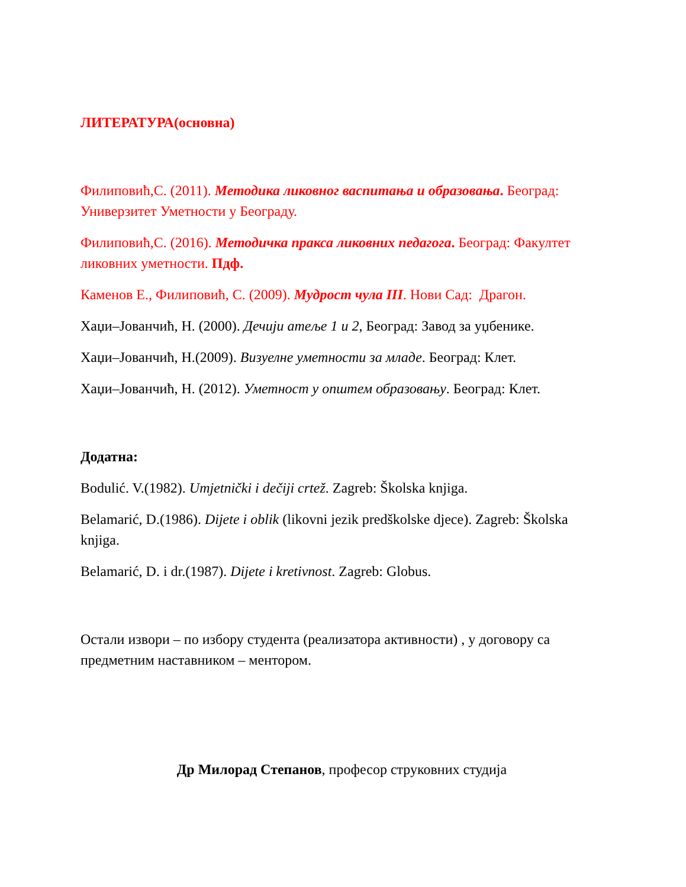ЛИТЕРАТУРА(основна)
Филиповић,С. (2011). Методика ликовног васпитања и образовања. Београд: Универзитет Уметности у Београду.
Филиповић,С. (2016). Методичка пракса ликовних педагога. Београд: Факултет ликовних уметности. Пдф.
Каменов Е., Филиповић, С. (2009). Мудрост чула III. Нови Сад: Драгон.
Хаџи–Јованчић, Н. (2000). Дечији атеље 1 и 2, Београд: Завод за уџбенике.
Хаџи–Јованчић, Н.(2009). Визуелне уметности за младе. Београд: Клет.
Хаџи–Јованчић, Н. (2012). Уметност у општем образовању. Београд: Клет.
Додатна:
Bodulić. V.(1982). Umjetnički i dečiji crtež. Zagreb: Školska knjiga.
Belamarić, D.(1986). Dijete i oblik (likovni jezik predškolske djece). Zagreb: Školska knjiga.
Belamarić, D. i dr.(1987). Dijete i kretivnost. Zagreb: Globus.
Остали извори – по избору студента (реализатора активности) , у договору са предметним наставником – ментором.
Др Милорад Степанов, професор струковних студија